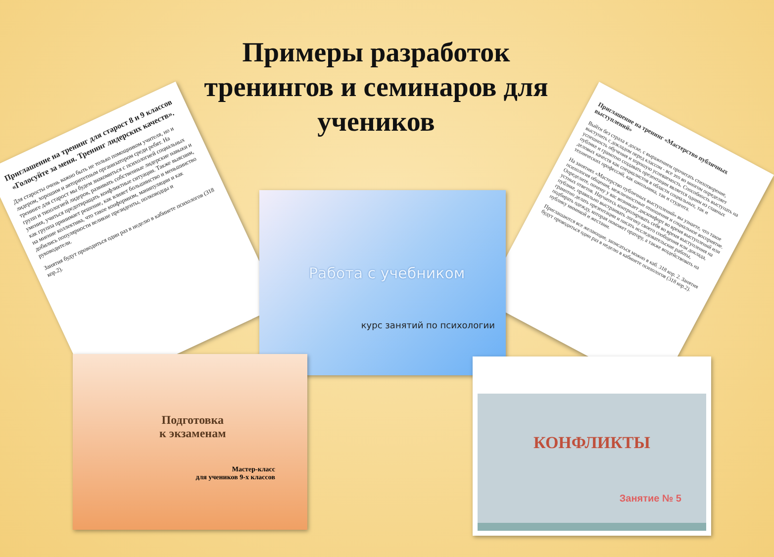Примеры разработок тренингов и семинаров для учеников
Приглашение на тренинг для старост 8 и 9 классов
«Голосуйте за меня. Тренинг лидерских качеств».
Для старосты очень важно быть не только помощником учителя, но и лидером, хорошим и авторитетным организатором среди ребят. На тренинге для старост мы будем знакомиться с психологией социальных групп и типологией лидеров, развивать собственные лидерские навыки и умения, учиться предотвращать конфликтные ситуации. Также выясним, как группа принимает решение, как влияет большинство и меньшинство на мнение коллектива, что такое конформизм, манипуляции и как добились популярности великие президенты, полководцы и руководители.
Занятия будут проводиться один раз в неделю в кабинете психологов (318 кор.2).
Приглашение на тренинг «Мастерство публичных выступлений»
Выйти без страха к доске, с выражением прочитать стихотворение, выступить с докладом перед классом - все это во многом определяет успешность обучения и хорошую успеваемость. Способность выступать на публике и грамотно создавать презентации является одним из главных деловых качеств как специалистов в области социальных, так и технических профессий, как школьника, так и студента.
На занятиях «Мастерство публичных выступлений» вы узнаете, что такое психология общения, межличностные отношения и социальное восприятие. Определите, почему у вас возникает дискомфорт во время выступлений или устных ответов. Научитесь контролировать себя во время выступления на публике, правильно выстраивать логику своего сообщения или доклада, грамотно делать презентации и писать исследовательские работы, подбирать одежду, которая поможет оратору, а также воздействовать на публику мимикой и жестами.
Приглашаются все желающие, записаться можно в каб. 318 кор. 2. Занятия будут проводиться один раз в неделю в кабинете психологов (318 кор.2).
Работа с учебником
курс занятий по психологии
Подготовка
к экзаменам
Мастер-класс
для учеников 9-х классов
КОНФЛИКТЫ
Занятие № 5